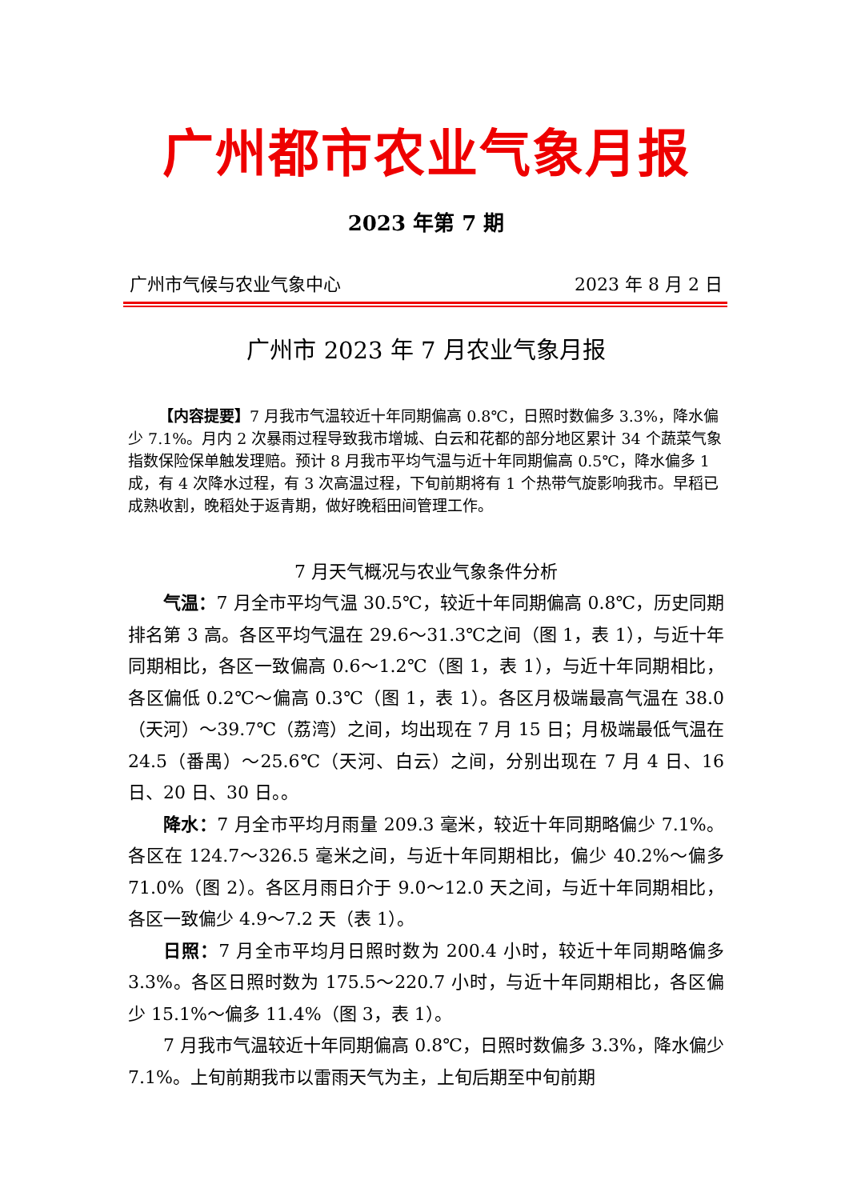广州都市农业气象月报
2023 年第 7 期
广州市气候与农业气象中心 2023 年 8 月 2 日
广州市 2023 年 7 月农业气象月报
【内容提要】7 月我市气温较近十年同期偏高 0.8℃，日照时数偏多 3.3%，降水偏少 7.1%。月内 2 次暴雨过程导致我市增城、白云和花都的部分地区累计 34 个蔬菜气象指数保险保单触发理赔。预计 8 月我市平均气温与近十年同期偏高 0.5℃，降水偏多 1 成，有 4 次降水过程，有 3 次高温过程，下旬前期将有 1 个热带气旋影响我市。早稻已成熟收割，晚稻处于返青期，做好晚稻田间管理工作。
7 月天气概况与农业气象条件分析
气温：7 月全市平均气温 30.5℃，较近十年同期偏高 0.8℃，历史同期排名第 3 高。各区平均气温在 29.6～31.3℃之间（图 1，表 1），与近十年同期相比，各区一致偏高 0.6～1.2℃（图 1，表 1），与近十年同期相比，各区偏低 0.2℃～偏高 0.3℃（图 1，表 1）。各区月极端最高气温在 38.0（天河）～39.7℃（荔湾）之间，均出现在 7 月 15 日；月极端最低气温在 24.5（番禺）～25.6℃（天河、白云）之间，分别出现在 7 月 4 日、16 日、20 日、30 日。。
降水：7 月全市平均月雨量 209.3 毫米，较近十年同期略偏少 7.1%。各区在 124.7～326.5 毫米之间，与近十年同期相比，偏少 40.2%～偏多 71.0%（图 2）。各区月雨日介于 9.0～12.0 天之间，与近十年同期相比，各区一致偏少 4.9～7.2 天（表 1）。
日照：7 月全市平均月日照时数为 200.4 小时，较近十年同期略偏多 3.3%。各区日照时数为 175.5～220.7 小时，与近十年同期相比，各区偏少 15.1%～偏多 11.4%（图 3，表 1）。
7 月我市气温较近十年同期偏高 0.8℃，日照时数偏多 3.3%，降水偏少 7.1%。上旬前期我市以雷雨天气为主，上旬后期至中旬前期